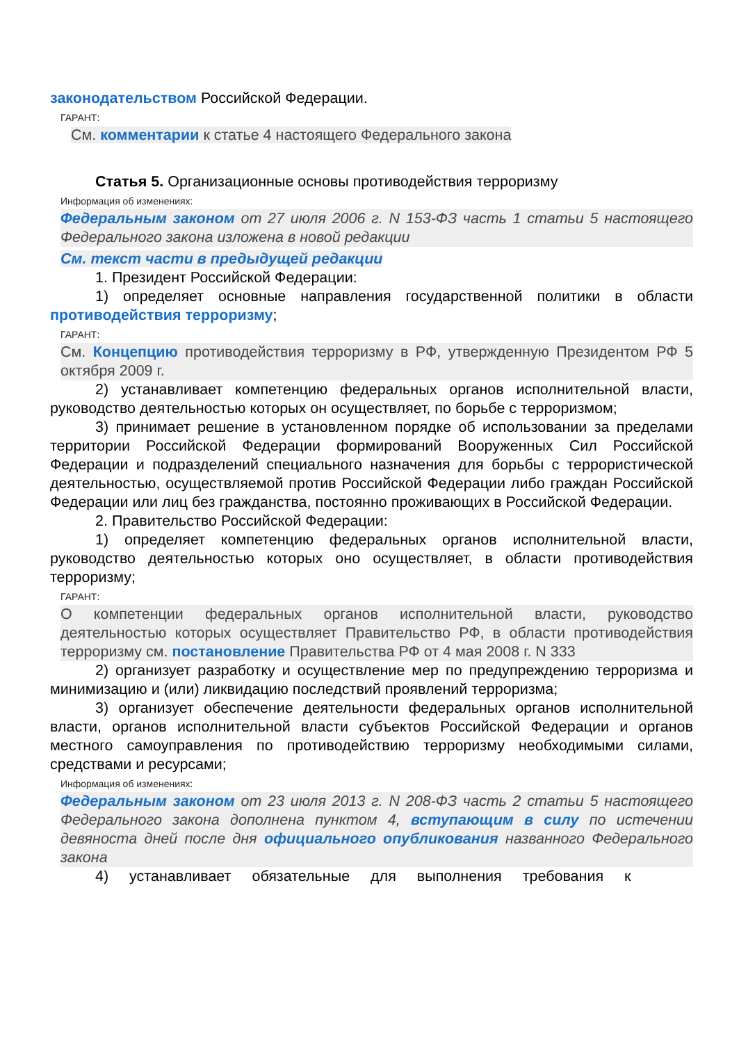законодательством Российской Федерации.
ГАРАНТ:
См. комментарии к статье 4 настоящего Федерального закона
Статья 5. Организационные основы противодействия терроризму
Информация об изменениях:
Федеральным законом от 27 июля 2006 г. N 153-ФЗ часть 1 статьи 5 настоящего Федерального закона изложена в новой редакции
См. текст части в предыдущей редакции
1. Президент Российской Федерации:
1) определяет основные направления государственной политики в области противодействия терроризму;
ГАРАНТ:
См. Концепцию противодействия терроризму в РФ, утвержденную Президентом РФ 5 октября 2009 г.
2) устанавливает компетенцию федеральных органов исполнительной власти, руководство деятельностью которых он осуществляет, по борьбе с терроризмом;
3) принимает решение в установленном порядке об использовании за пределами территории Российской Федерации формирований Вооруженных Сил Российской Федерации и подразделений специального назначения для борьбы с террористической деятельностью, осуществляемой против Российской Федерации либо граждан Российской Федерации или лиц без гражданства, постоянно проживающих в Российской Федерации.
2. Правительство Российской Федерации:
1) определяет компетенцию федеральных органов исполнительной власти, руководство деятельностью которых оно осуществляет, в области противодействия терроризму;
ГАРАНТ:
О компетенции федеральных органов исполнительной власти, руководство деятельностью которых осуществляет Правительство РФ, в области противодействия терроризму см. постановление Правительства РФ от 4 мая 2008 г. N 333
2) организует разработку и осуществление мер по предупреждению терроризма и минимизацию и (или) ликвидацию последствий проявлений терроризма;
3) организует обеспечение деятельности федеральных органов исполнительной власти, органов исполнительной власти субъектов Российской Федерации и органов местного самоуправления по противодействию терроризму необходимыми силами, средствами и ресурсами;
Информация об изменениях:
Федеральным законом от 23 июля 2013 г. N 208-ФЗ часть 2 статьи 5 настоящего Федерального закона дополнена пунктом 4, вступающим в силу по истечении девяноста дней после дня официального опубликования названного Федерального закона
4) устанавливает обязательные для выполнения требования к